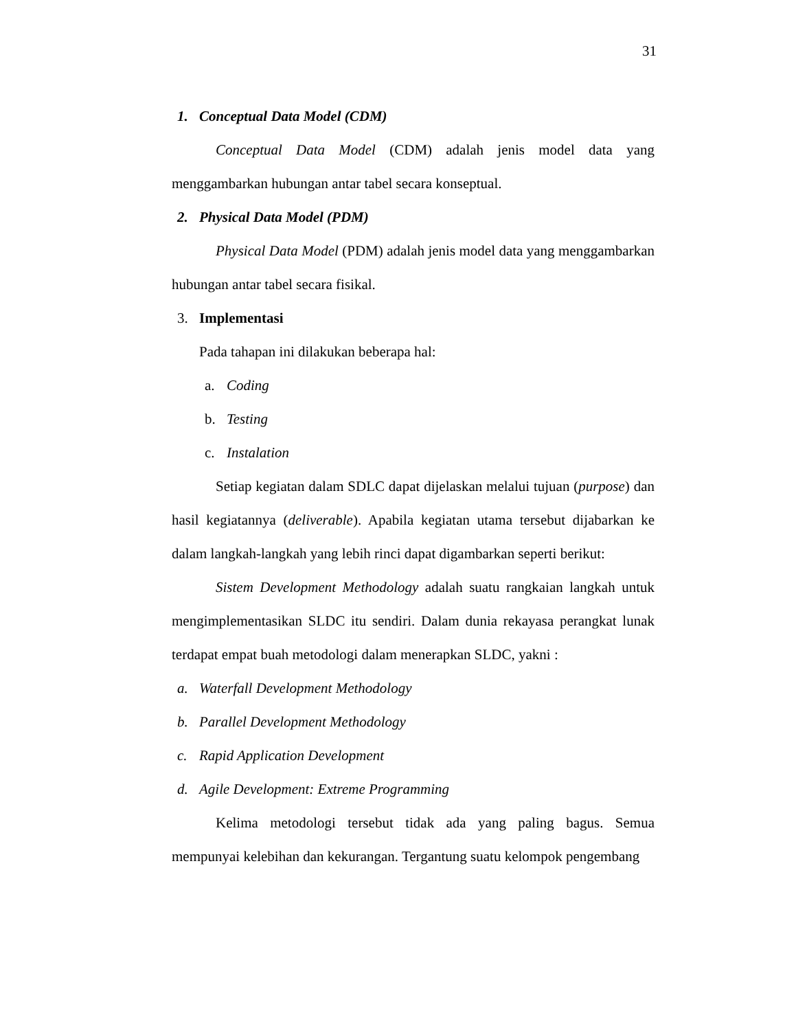31
1. Conceptual Data Model (CDM)
Conceptual Data Model (CDM) adalah jenis model data yang menggambarkan hubungan antar tabel secara konseptual.
2. Physical Data Model (PDM)
Physical Data Model (PDM) adalah jenis model data yang menggambarkan hubungan antar tabel secara fisikal.
3. Implementasi
Pada tahapan ini dilakukan beberapa hal:
a. Coding
b. Testing
c. Instalation
Setiap kegiatan dalam SDLC dapat dijelaskan melalui tujuan (purpose) dan hasil kegiatannya (deliverable). Apabila kegiatan utama tersebut dijabarkan ke dalam langkah-langkah yang lebih rinci dapat digambarkan seperti berikut:
Sistem Development Methodology adalah suatu rangkaian langkah untuk mengimplementasikan SLDC itu sendiri. Dalam dunia rekayasa perangkat lunak terdapat empat buah metodologi dalam menerapkan SLDC, yakni :
a. Waterfall Development Methodology
b. Parallel Development Methodology
c. Rapid Application Development
d. Agile Development: Extreme Programming
Kelima metodologi tersebut tidak ada yang paling bagus. Semua mempunyai kelebihan dan kekurangan. Tergantung suatu kelompok pengembang